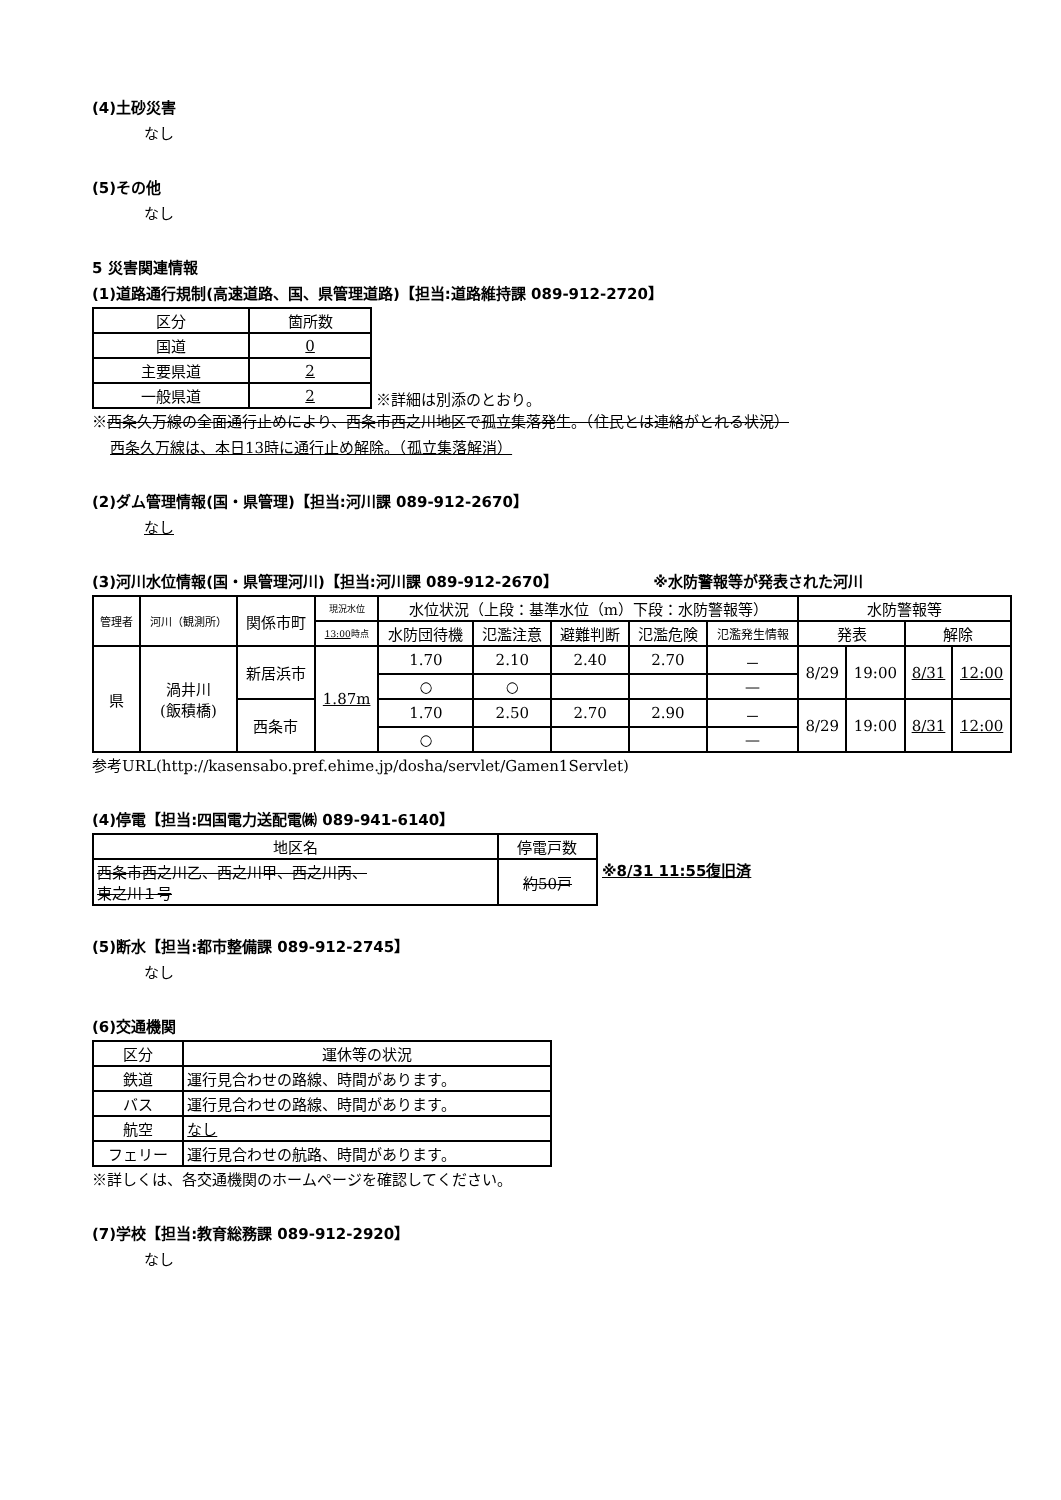(4)土砂災害
なし
(5)その他
なし
5 災害関連情報
(1)道路通行規制(高速道路、国、県管理道路)【担当:道路維持課 089-912-2720】
| 区分 | 箇所数 |
| 国道 | 0 |
| 主要県道 | 2 |
| 一般県道 | 2 |
※詳細は別添のとおり。
※西条久万線の全面通行止めにより、西条市西之川地区で孤立集落発生。（住民とは連絡がとれる状況）
西条久万線は、本日13時に通行止め解除。（孤立集落解消）
(2)ダム管理情報(国・県管理)【担当:河川課 089-912-2670】
なし
(3)河川水位情報(国・県管理河川)【担当:河川課 089-912-2670】 ※水防警報等が発表された河川
| 管理者 | 河川（観測所） | 関係市町 | 現況水位 | 水位状況（上段：基準水位（m）下段：水防警報等） | | | | | 水防警報等 | | | |
| | | | 13:00 時点 | 水防団待機 | 氾濫注意 | 避難判断 | 氾濫危険 | 氾濫発生情報 | 発表 | | 解除 | |
| 県 | 渦井川 (飯積橋) | 新居浜市 | 1.87m | 1.70 | 2.10 | 2.40 | 2.70 | － | 8/29 | 19:00 | 8/31 | 12:00 |
| | | | | ○ | ○ | | | — | | | | |
| | | 西条市 | | 1.70 | 2.50 | 2.70 | 2.90 | － | 8/29 | 19:00 | 8/31 | 12:00 |
| | | | | ○ | | | | — | | | | |
参考URL(http://kasensabo.pref.ehime.jp/dosha/servlet/Gamen1Servlet)
(4)停電【担当:四国電力送配電㈱ 089-941-6140】
| 地区名 | 停電戸数 |
| 西条市西之川乙、西之川甲、西之川丙、 東之川１号 | 約50戸 |
※8/31 11:55復旧済
(5)断水【担当:都市整備課 089-912-2745】
なし
(6)交通機関
| 区分 | 運休等の状況 |
| 鉄道 | 運行見合わせの路線、時間があります。 |
| バス | 運行見合わせの路線、時間があります。 |
| 航空 | なし |
| フェリー | 運行見合わせの航路、時間があります。 |
※詳しくは、各交通機関のホームページを確認してください。
(7)学校【担当:教育総務課 089-912-2920】
なし